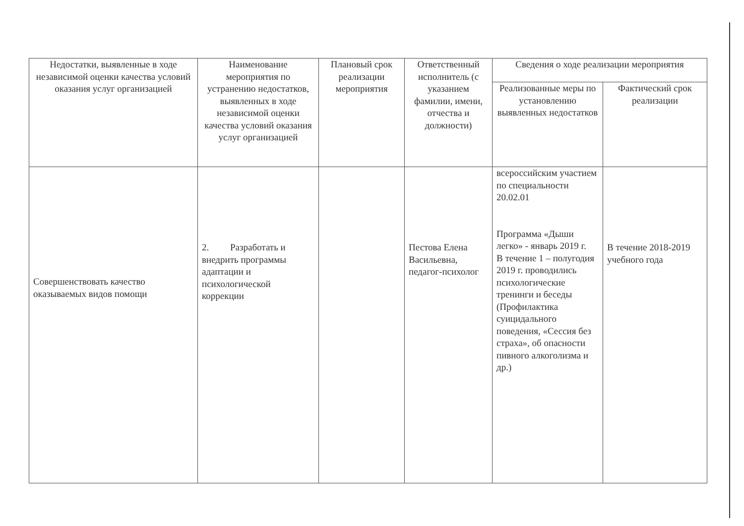| Недостатки, выявленные в ходе независимой оценки качества условий оказания услуг организацией | Наименование мероприятия по устранению недостатков, выявленных в ходе независимой оценки качества условий оказания услуг организацией | Плановый срок реализации мероприятия | Ответственный исполнитель (с указанием фамилии, имени, отчества и должности) | Сведения о ходе реализации мероприятия | |
| --- | --- | --- | --- | --- | --- |
| | | | | Реализованные меры по установлению выявленных недостатков | Фактический срок реализации |
| Совершенствовать качество оказываемых видов помощи | 2. Разработать и внедрить программы адаптации и психологической коррекции | | Пестова Елена Васильевна, педагог-психолог | всероссийским участием по специальности 20.02.01 Программа «Дыши легко» - январь 2019 г. В течение 1 – полугодия 2019 г. проводились психологические тренинги и беседы (Профилактика суицидального поведения, «Сессия без страха», об опасности пивного алкоголизма и др.) | В течение 2018-2019 учебного года |